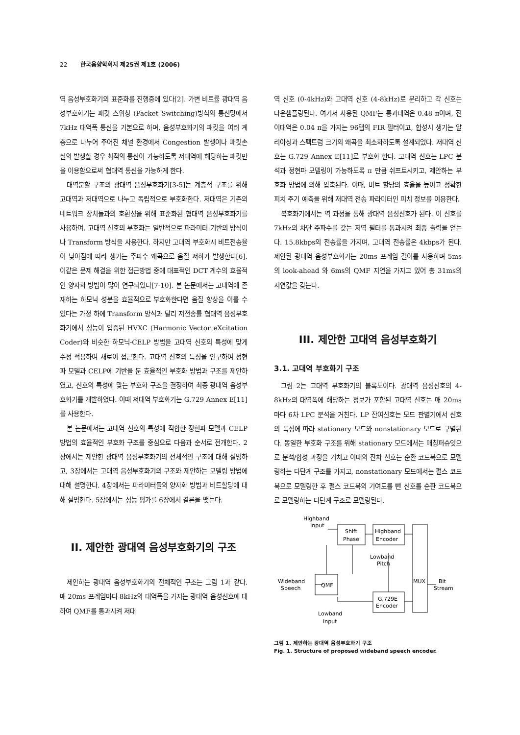22 한국음향학회지 제25권 제1호 (2006)
역 음성부호화기의 표준화를 진행중에 있다[2]. 가변 비트률 광대역 음성부호화기는 패킷 스위칭 (Packet Switching)방식의 통신망에서 7kHz 대역폭 통신을 기본으로 하며, 음성부호화기의 패킷을 여러 계층으로 나누어 주어진 채널 환경에서 Congestion 발생이나 패킷손실의 발생할 경우 최적의 통신이 가능하도록 저대역에 해당하는 패킷만을 이용함으로써 협대역 통신을 가능하게 한다.
대역분할 구조의 광대역 음성부호화기[3-5]는 계층적 구조를 위해 고대역과 저대역으로 나누고 독립적으로 부호화한다. 저대역은 기존의 네트워크 장치들과의 호환성을 위해 표준화된 협대역 음성부호화기를 사용하며, 고대역 신호의 부호화는 일반적으로 파라미터 기반의 방식이나 Transform 방식을 사용한다. 하지만 고대역 부호화시 비트전송율이 낮아짐에 따라 생기는 주파수 왜곡으로 음질 저하가 발생한다[6]. 이같은 문제 해결을 위한 접근방법 중에 대표적인 DCT 계수의 효율적인 양자화 방법이 많이 연구되었다[7-10]. 본 논문에서는 고대역에 존재하는 하모닉 성분을 효율적으로 부호화한다면 음질 향상을 이룰 수 있다는 가정 하에 Transform 방식과 달리 저전송률 협대역 음성부호화기에서 성능이 입증된 HVXC (Harmonic Vector eXcitation Coder)와 비슷한 하모닉-CELP 방법을 고대역 신호의 특성에 맞게 수정 적용하여 새로이 접근한다. 고대역 신호의 특성을 연구하여 정현파 모델과 CELP에 기반을 둔 효율적인 부호화 방법과 구조를 제안하였고, 신호의 특성에 맞는 부호화 구조을 결정하여 최종 광대역 음성부호화기를 개발하였다. 이때 저대역 부호화기는 G.729 Annex E[11]를 사용한다.
본 논문에서는 고대역 신호의 특성에 적합한 정현파 모델과 CELP 방법의 효율적인 부호화 구조를 중심으로 다음과 순서로 전개한다. 2장에서는 제안한 광대역 음성부호화기의 전체적인 구조에 대해 설명하고, 3장에서는 고대역 음성부호화기의 구조와 제안하는 모델링 방법에 대해 설명한다. 4장에서는 파라미터들의 양자화 방법과 비트할당에 대해 설명한다. 5장에서는 성능 평가를 6장에서 결론을 맺는다.
II. 제안한 광대역 음성부호화기의 구조
제안하는 광대역 음성부호화기의 전체적인 구조는 그림 1과 같다. 매 20ms 프레임마다 8kHz의 대역폭을 가지는 광대역 음성신호에 대하여 QMF를 통과시켜 저대
역 신호 (0-4kHz)와 고대역 신호 (4-8kHz)로 분리하고 각 신호는 다운샘플링된다. 여기서 사용된 QMF는 통과대역은 0.48 π이며, 전이대역은 0.04 π을 가지는 96탭의 FIR 필터이고, 합성시 생기는 알리아싱과 스펙트럼 크기의 왜곡을 최소화하도록 설계되었다. 저대역 신호는 G.729 Annex E[11]로 부호화 한다. 고대역 신호는 LPC 분석과 정현파 모델링이 가능하도록 π 만큼 쉬프트시키고, 제안하는 부호화 방법에 의해 압축된다. 이때, 비트 할당의 효율을 높이고 정확한 피치 주기 예측을 위해 저대역 전송 파라미터인 피치 정보를 이용한다.
복호화기에서는 역 과정을 통해 광대역 음성신호가 된다. 이 신호를 7kHz의 차단 주파수를 갖는 저역 필터를 통과시켜 최종 출력을 얻는다. 15.8kbps의 전송률을 가지며, 고대역 전송률은 4kbps가 된다. 제안된 광대역 음성부호화기는 20ms 프레임 길이를 사용하며 5ms의 look-ahead 와 6ms의 QMF 지연을 가지고 있어 총 31ms의 지연값을 갖는다.
III. 제안한 고대역 음성부호화기
3.1. 고대역 부호화기 구조
그림 2는 고대역 부호화기의 블록도이다. 광대역 음성신호의 4-8kHz의 대역폭에 해당하는 정보가 포함된 고대역 신호는 매 20ms 마다 6차 LPC 분석을 거친다. LP 잔여신호는 모드 판별기에서 신호의 특성에 따라 stationary 모드와 nonstationary 모드로 구별된다. 동일한 부호화 구조를 위해 stationary 모드에서는 매칭퍼슈잇으로 분석/합성 과정을 거치고 이때의 잔차 신호는 순환 코드북으로 모델링하는 다단계 구조를 가지고, nonstationary 모드에서는 펄스 코드북으로 모델링한 후 펄스 코드북의 기여도를 뺀 신호를 순환 코드북으로 모델링하는 다단계 구조로 모델링된다.
Highband
Input
Shift
Phase
Highband
Encoder
Lowband
Pitch
Wideband
Speech
QMF
MUX
Bit
Stream
G.729E
Encoder
Lowband
Input
그림 1. 제안하는 광대역 음성부호화기 구조
Fig. 1. Structure of proposed wideband speech encoder.